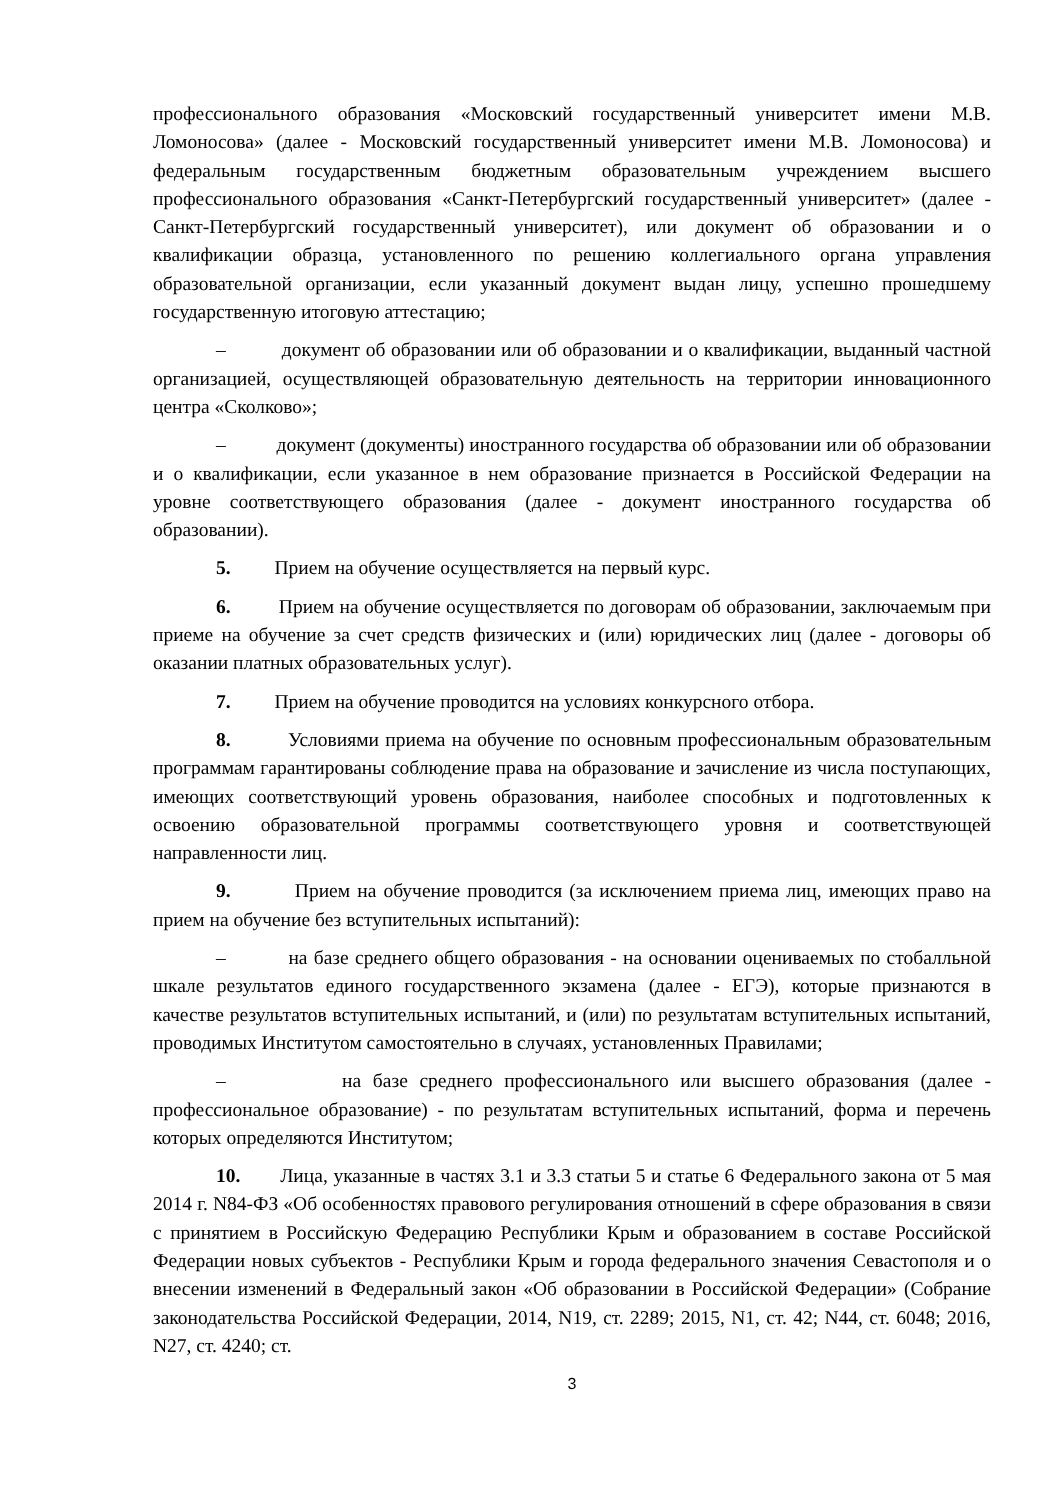профессионального образования «Московский государственный университет имени М.В. Ломоносова» (далее - Московский государственный университет имени М.В. Ломоносова) и федеральным государственным бюджетным образовательным учреждением высшего профессионального образования «Санкт-Петербургский государственный университет» (далее - Санкт-Петербургский государственный университет), или документ об образовании и о квалификации образца, установленного по решению коллегиального органа управления образовательной организации, если указанный документ выдан лицу, успешно прошедшему государственную итоговую аттестацию;
– документ об образовании или об образовании и о квалификации, выданный частной организацией, осуществляющей образовательную деятельность на территории инновационного центра «Сколково»;
– документ (документы) иностранного государства об образовании или об образовании и о квалификации, если указанное в нем образование признается в Российской Федерации на уровне соответствующего образования (далее - документ иностранного государства об образовании).
5. Прием на обучение осуществляется на первый курс.
6. Прием на обучение осуществляется по договорам об образовании, заключаемым при приеме на обучение за счет средств физических и (или) юридических лиц (далее - договоры об оказании платных образовательных услуг).
7. Прием на обучение проводится на условиях конкурсного отбора.
8. Условиями приема на обучение по основным профессиональным образовательным программам гарантированы соблюдение права на образование и зачисление из числа поступающих, имеющих соответствующий уровень образования, наиболее способных и подготовленных к освоению образовательной программы соответствующего уровня и соответствующей направленности лиц.
9. Прием на обучение проводится (за исключением приема лиц, имеющих право на прием на обучение без вступительных испытаний):
– на базе среднего общего образования - на основании оцениваемых по стобалльной шкале результатов единого государственного экзамена (далее - ЕГЭ), которые признаются в качестве результатов вступительных испытаний, и (или) по результатам вступительных испытаний, проводимых Институтом самостоятельно в случаях, установленных Правилами;
– на базе среднего профессионального или высшего образования (далее - профессиональное образование) - по результатам вступительных испытаний, форма и перечень которых определяются Институтом;
10. Лица, указанные в частях 3.1 и 3.3 статьи 5 и статье 6 Федерального закона от 5 мая 2014 г. N84-ФЗ «Об особенностях правового регулирования отношений в сфере образования в связи с принятием в Российскую Федерацию Республики Крым и образованием в составе Российской Федерации новых субъектов - Республики Крым и города федерального значения Севастополя и о внесении изменений в Федеральный закон «Об образовании в Российской Федерации» (Собрание законодательства Российской Федерации, 2014, N19, ст. 2289; 2015, N1, ст. 42; N44, ст. 6048; 2016, N27, ст. 4240; ст.
3